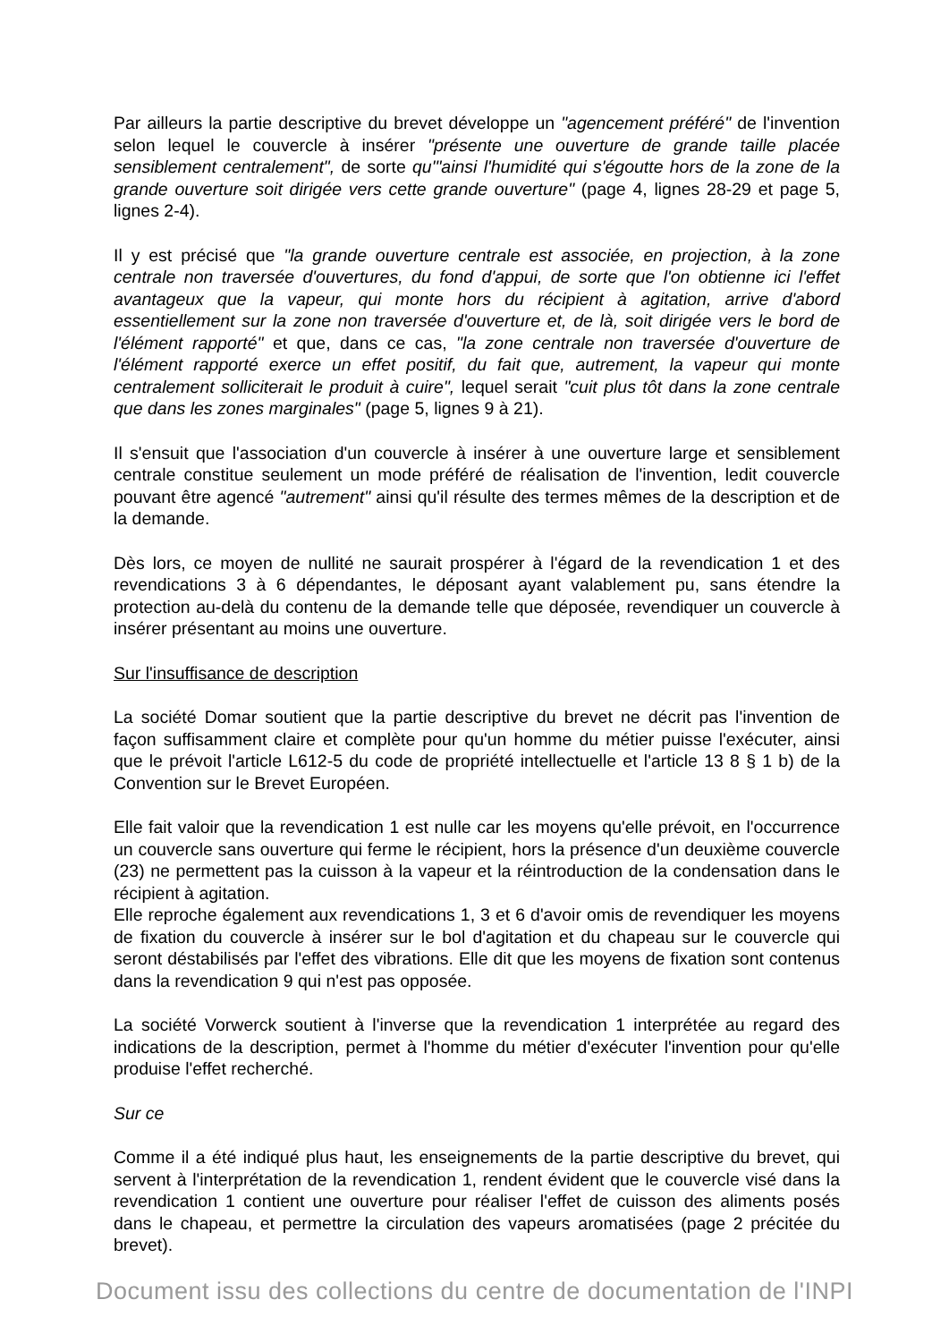Par ailleurs la partie descriptive du brevet développe un "agencement préféré" de l'invention selon lequel le couvercle à insérer "présente une ouverture de grande taille placée sensiblement centralement", de sorte qu'"ainsi l'humidité qui s'égoutte hors de la zone de la grande ouverture soit dirigée vers cette grande ouverture" (page 4, lignes 28-29 et page 5, lignes 2-4).
Il y est précisé que "la grande ouverture centrale est associée, en projection, à la zone centrale non traversée d'ouvertures, du fond d'appui, de sorte que l'on obtienne ici l'effet avantageux que la vapeur, qui monte hors du récipient à agitation, arrive d'abord essentiellement sur la zone non traversée d'ouverture et, de là, soit dirigée vers le bord de l'élément rapporté" et que, dans ce cas, "la zone centrale non traversée d'ouverture de l'élément rapporté exerce un effet positif, du fait que, autrement, la vapeur qui monte centralement solliciterait le produit à cuire", lequel serait "cuit plus tôt dans la zone centrale que dans les zones marginales" (page 5, lignes 9 à 21).
Il s'ensuit que l'association d'un couvercle à insérer à une ouverture large et sensiblement centrale constitue seulement un mode préféré de réalisation de l'invention, ledit couvercle pouvant être agencé "autrement" ainsi qu'il résulte des termes mêmes de la description et de la demande.
Dès lors, ce moyen de nullité ne saurait prospérer à l'égard de la revendication 1 et des revendications 3 à 6 dépendantes, le déposant ayant valablement pu, sans étendre la protection au-delà du contenu de la demande telle que déposée, revendiquer un couvercle à insérer présentant au moins une ouverture.
Sur l'insuffisance de description
La société Domar soutient que la partie descriptive du brevet ne décrit pas l'invention de façon suffisamment claire et complète pour qu'un homme du métier puisse l'exécuter, ainsi que le prévoit l'article L612-5 du code de propriété intellectuelle et l'article 13 8 § 1 b) de la Convention sur le Brevet Européen.
Elle fait valoir que la revendication 1 est nulle car les moyens qu'elle prévoit, en l'occurrence un couvercle sans ouverture qui ferme le récipient, hors la présence d'un deuxième couvercle (23) ne permettent pas la cuisson à la vapeur et la réintroduction de la condensation dans le récipient à agitation.
Elle reproche également aux revendications 1, 3 et 6 d'avoir omis de revendiquer les moyens de fixation du couvercle à insérer sur le bol d'agitation et du chapeau sur le couvercle qui seront déstabilisés par l'effet des vibrations. Elle dit que les moyens de fixation sont contenus dans la revendication 9 qui n'est pas opposée.
La société Vorwerck soutient à l'inverse que la revendication 1 interprétée au regard des indications de la description, permet à l'homme du métier d'exécuter l'invention pour qu'elle produise l'effet recherché.
Sur ce
Comme il a été indiqué plus haut, les enseignements de la partie descriptive du brevet, qui servent à l'interprétation de la revendication 1, rendent évident que le couvercle visé dans la revendication 1 contient une ouverture pour réaliser l'effet de cuisson des aliments posés dans le chapeau, et permettre la circulation des vapeurs aromatisées (page 2 précitée du brevet).
Document issu des collections du centre de documentation de l'INPI